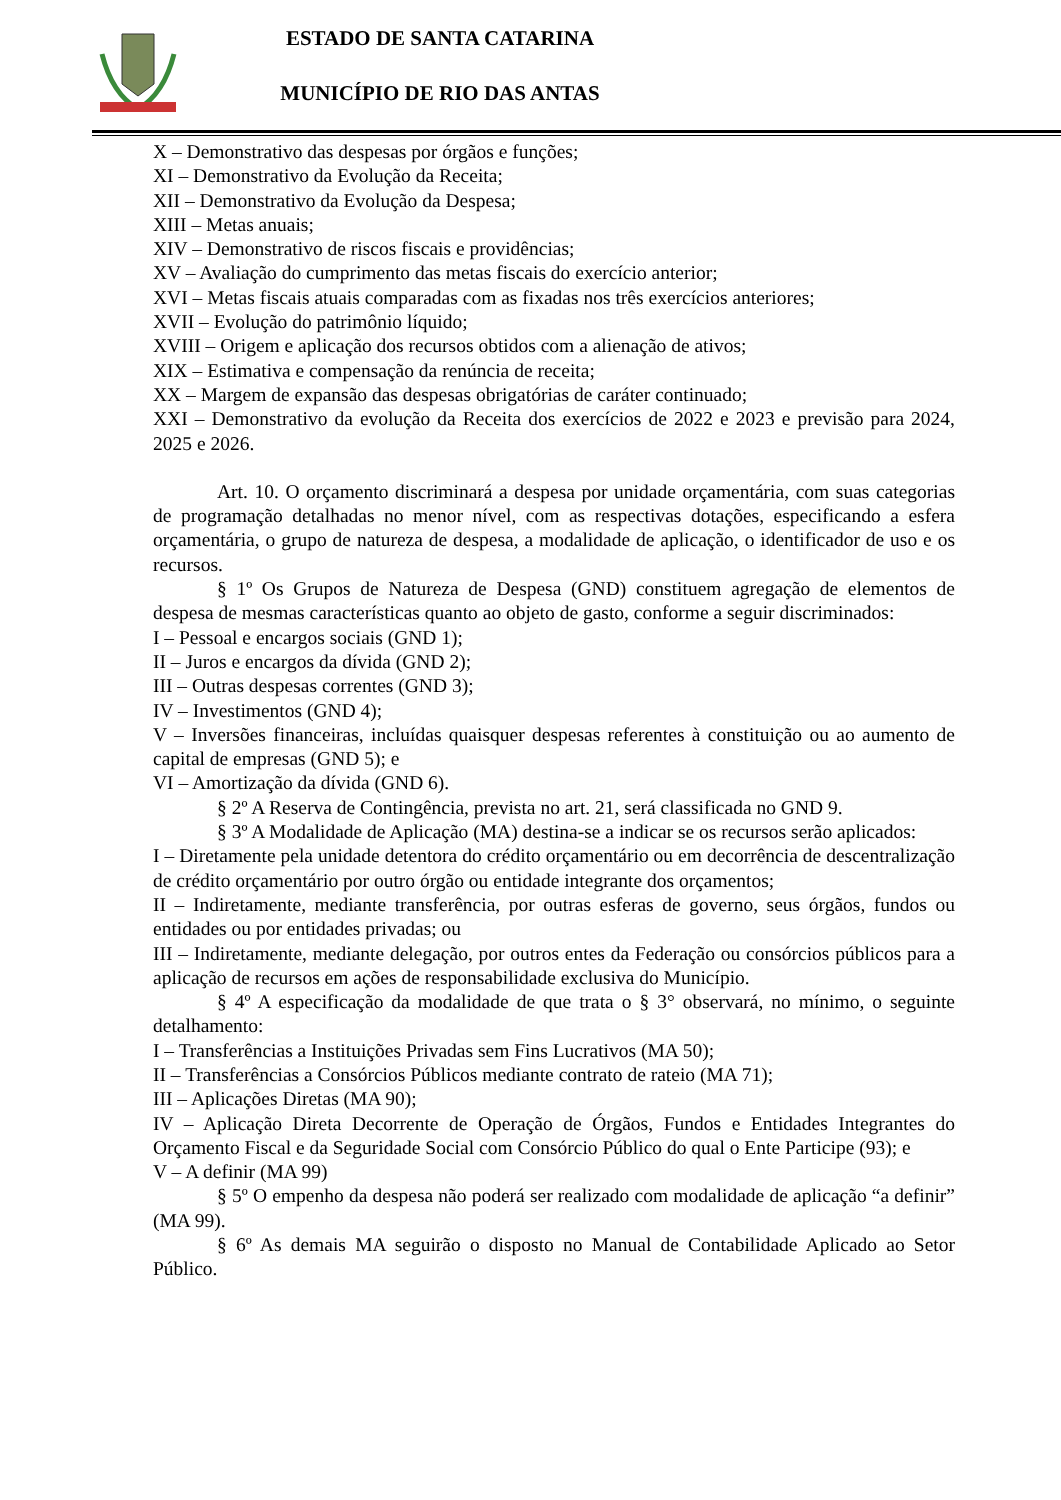ESTADO DE SANTA CATARINA
MUNICÍPIO DE RIO DAS ANTAS
X – Demonstrativo das despesas por órgãos e funções;
XI – Demonstrativo da Evolução da Receita;
XII – Demonstrativo da Evolução da Despesa;
XIII – Metas anuais;
XIV – Demonstrativo de riscos fiscais e providências;
XV – Avaliação do cumprimento das metas fiscais do exercício anterior;
XVI – Metas fiscais atuais comparadas com as fixadas nos três exercícios anteriores;
XVII – Evolução do patrimônio líquido;
XVIII – Origem e aplicação dos recursos obtidos com a alienação de ativos;
XIX – Estimativa e compensação da renúncia de receita;
XX – Margem de expansão das despesas obrigatórias de caráter continuado;
XXI – Demonstrativo da evolução da Receita dos exercícios de 2022 e 2023 e previsão para 2024, 2025 e 2026.
Art. 10. O orçamento discriminará a despesa por unidade orçamentária, com suas categorias de programação detalhadas no menor nível, com as respectivas dotações, especificando a esfera orçamentária, o grupo de natureza de despesa, a modalidade de aplicação, o identificador de uso e os recursos.
§ 1º Os Grupos de Natureza de Despesa (GND) constituem agregação de elementos de despesa de mesmas características quanto ao objeto de gasto, conforme a seguir discriminados:
I – Pessoal e encargos sociais (GND 1);
II – Juros e encargos da dívida (GND 2);
III – Outras despesas correntes (GND 3);
IV – Investimentos (GND 4);
V – Inversões financeiras, incluídas quaisquer despesas referentes à constituição ou ao aumento de capital de empresas (GND 5); e
VI – Amortização da dívida (GND 6).
§ 2º A Reserva de Contingência, prevista no art. 21, será classificada no GND 9.
§ 3º A Modalidade de Aplicação (MA) destina-se a indicar se os recursos serão aplicados:
I – Diretamente pela unidade detentora do crédito orçamentário ou em decorrência de descentralização de crédito orçamentário por outro órgão ou entidade integrante dos orçamentos;
II – Indiretamente, mediante transferência, por outras esferas de governo, seus órgãos, fundos ou entidades ou por entidades privadas; ou
III – Indiretamente, mediante delegação, por outros entes da Federação ou consórcios públicos para a aplicação de recursos em ações de responsabilidade exclusiva do Município.
§ 4º A especificação da modalidade de que trata o § 3° observará, no mínimo, o seguinte detalhamento:
I – Transferências a Instituições Privadas sem Fins Lucrativos (MA 50);
II – Transferências a Consórcios Públicos mediante contrato de rateio (MA 71);
III – Aplicações Diretas (MA 90);
IV – Aplicação Direta Decorrente de Operação de Órgãos, Fundos e Entidades Integrantes do Orçamento Fiscal e da Seguridade Social com Consórcio Público do qual o Ente Participe (93); e
V – A definir (MA 99)
§ 5º O empenho da despesa não poderá ser realizado com modalidade de aplicação “a definir” (MA 99).
§ 6º As demais MA seguirão o disposto no Manual de Contabilidade Aplicado ao Setor Público.